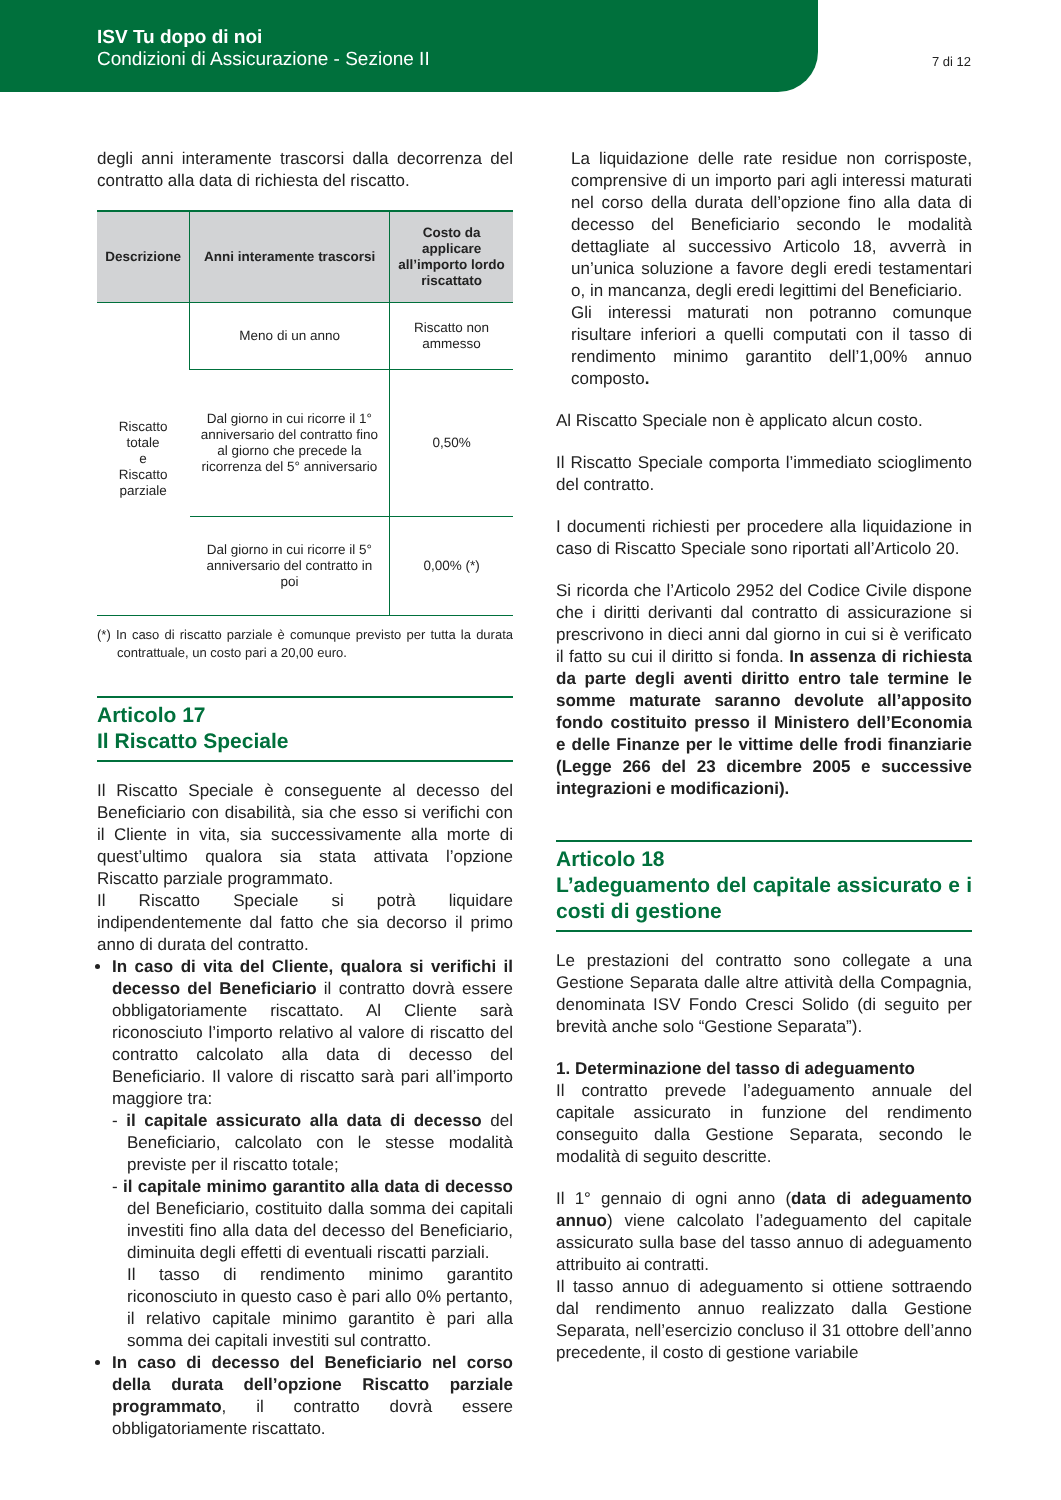ISV Tu dopo di noi
Condizioni di Assicurazione - Sezione II
7 di 12
degli anni interamente trascorsi dalla decorrenza del contratto alla data di richiesta del riscatto.
| Descrizione | Anni interamente trascorsi | Costo da applicare all’importo lordo riscattato |
| --- | --- | --- |
| Riscatto totale e Riscatto parziale | Meno di un anno | Riscatto non ammesso |
| | Dal giorno in cui ricorre il 1° anniversario del contratto fino al giorno che precede la ricorrenza del 5° anniversario | 0,50% |
| | Dal giorno in cui ricorre il 5° anniversario del contratto in poi | 0,00% (*) |
(*) In caso di riscatto parziale è comunque previsto per tutta la durata contrattuale, un costo pari a 20,00 euro.
Articolo 17
Il Riscatto Speciale
Il Riscatto Speciale è conseguente al decesso del Beneficiario con disabilità, sia che esso si verifichi con il Cliente in vita, sia successivamente alla morte di quest’ultimo qualora sia stata attivata l’opzione Riscatto parziale programmato.
Il Riscatto Speciale si potrà liquidare indipendentemente dal fatto che sia decorso il primo anno di durata del contratto.
In caso di vita del Cliente, qualora si verifichi il decesso del Beneficiario il contratto dovrà essere obbligatoriamente riscattato. Al Cliente sarà riconosciuto l’importo relativo al valore di riscatto del contratto calcolato alla data di decesso del Beneficiario. Il valore di riscatto sarà pari all’importo maggiore tra:
- il capitale assicurato alla data di decesso del Beneficiario, calcolato con le stesse modalità previste per il riscatto totale;
- il capitale minimo garantito alla data di decesso del Beneficiario, costituito dalla somma dei capitali investiti fino alla data del decesso del Beneficiario, diminuita degli effetti di eventuali riscatti parziali.
Il tasso di rendimento minimo garantito riconosciuto in questo caso è pari allo 0% pertanto, il relativo capitale minimo garantito è pari alla somma dei capitali investiti sul contratto.
In caso di decesso del Beneficiario nel corso della durata dell’opzione Riscatto parziale programmato, il contratto dovrà essere obbligatoriamente riscattato.
La liquidazione delle rate residue non corrisposte, comprensive di un importo pari agli interessi maturati nel corso della durata dell’opzione fino alla data di decesso del Beneficiario secondo le modalità dettagliate al successivo Articolo 18, avverrà in un’unica soluzione a favore degli eredi testamentari o, in mancanza, degli eredi legittimi del Beneficiario.
Gli interessi maturati non potranno comunque risultare inferiori a quelli computati con il tasso di rendimento minimo garantito dell’1,00% annuo composto.
Al Riscatto Speciale non è applicato alcun costo.
Il Riscatto Speciale comporta l’immediato scioglimento del contratto.
I documenti richiesti per procedere alla liquidazione in caso di Riscatto Speciale sono riportati all’Articolo 20.
Si ricorda che l’Articolo 2952 del Codice Civile dispone che i diritti derivanti dal contratto di assicurazione si prescrivono in dieci anni dal giorno in cui si è verificato il fatto su cui il diritto si fonda. In assenza di richiesta da parte degli aventi diritto entro tale termine le somme maturate saranno devolute all’apposito fondo costituito presso il Ministero dell’Economia e delle Finanze per le vittime delle frodi finanziarie (Legge 266 del 23 dicembre 2005 e successive integrazioni e modificazioni).
Articolo 18
L’adeguamento del capitale assicurato e i costi di gestione
Le prestazioni del contratto sono collegate a una Gestione Separata dalle altre attività della Compagnia, denominata ISV Fondo Cresci Solido (di seguito per brevità anche solo “Gestione Separata”).
1. Determinazione del tasso di adeguamento
Il contratto prevede l’adeguamento annuale del capitale assicurato in funzione del rendimento conseguito dalla Gestione Separata, secondo le modalità di seguito descritte.
Il 1° gennaio di ogni anno (data di adeguamento annuo) viene calcolato l’adeguamento del capitale assicurato sulla base del tasso annuo di adeguamento attribuito ai contratti.
Il tasso annuo di adeguamento si ottiene sottraendo dal rendimento annuo realizzato dalla Gestione Separata, nell’esercizio concluso il 31 ottobre dell’anno precedente, il costo di gestione variabile